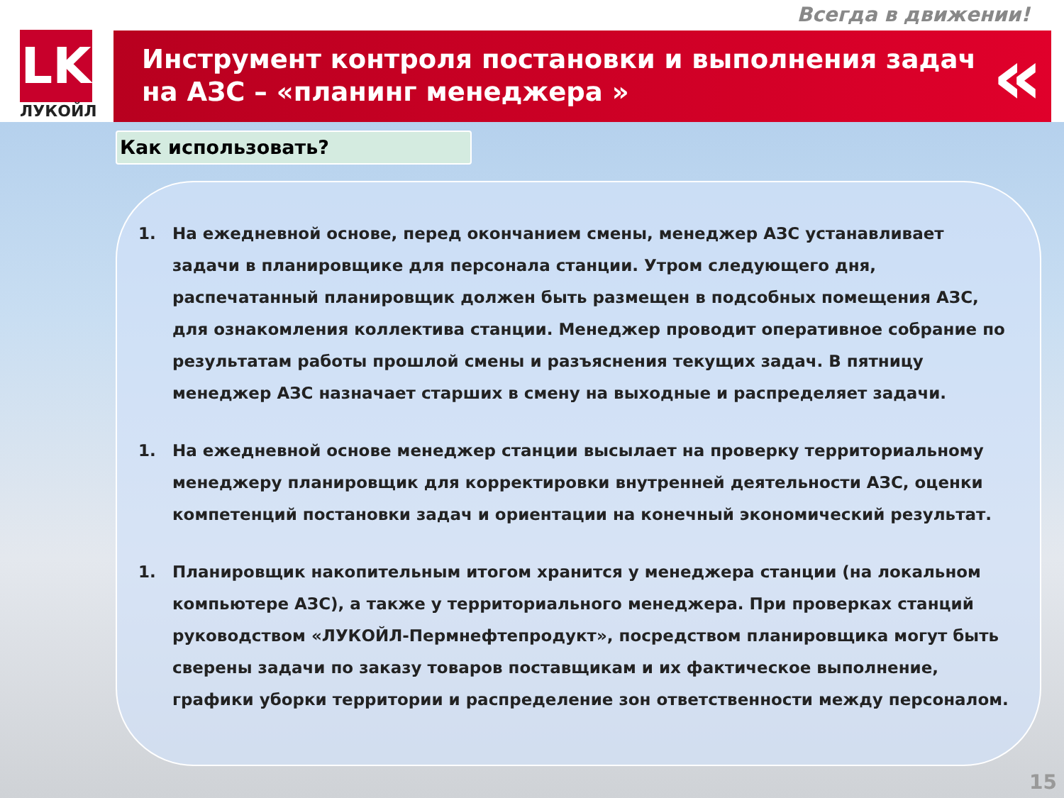Всегда в движении!
LK
ЛУКОЙЛ
Инструмент контроля постановки и выполнения задач
на АЗС – «планинг менеджера »
«
Как использовать?
1. На ежедневной основе, перед окончанием смены, менеджер АЗС устанавливает задачи в планировщике для персонала станции. Утром следующего дня, распечатанный планировщик должен быть размещен в подсобных помещения АЗС, для ознакомления коллектива станции. Менеджер проводит оперативное собрание по результатам работы прошлой смены и разъяснения текущих задач. В пятницу менеджер АЗС назначает старших в смену на выходные и распределяет задачи.
1. На ежедневной основе менеджер станции высылает на проверку территориальному менеджеру планировщик для корректировки внутренней деятельности АЗС, оценки компетенций постановки задач и ориентации на конечный экономический результат.
1. Планировщик накопительным итогом хранится у менеджера станции (на локальном компьютере АЗС), а также у территориального менеджера. При проверках станций руководством «ЛУКОЙЛ-Пермнефтепродукт», посредством планировщика могут быть сверены задачи по заказу товаров поставщикам и их фактическое выполнение, графики уборки территории и распределение зон ответственности между персоналом.
15